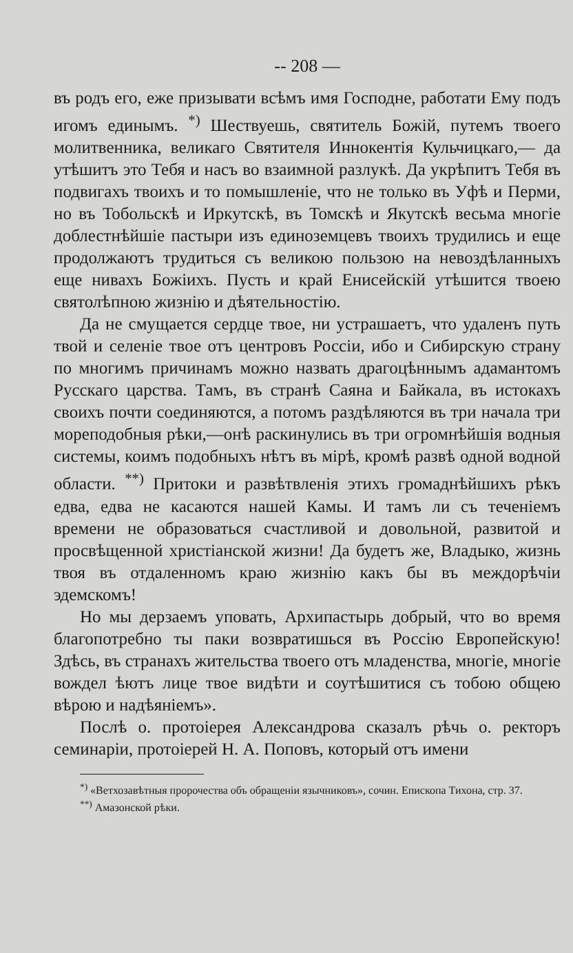-- 208 —
въ родъ его, еже призывати всѣмъ имя Господне, работати Ему подъ игомъ единымъ. <sup>*)</sup> Шествуешь, святитель Божій, путемъ твоего молитвенника, великаго Святителя Иннокентія Кульчицкаго,— да утѣшитъ это Тебя и насъ во взаимной разлукѣ. Да укрѣпитъ Тебя въ подвигахъ твоихъ и то помышленіе, что не только въ Уфѣ и Перми, но въ Тобольскѣ и Иркутскѣ, въ Томскѣ и Якутскѣ весьма многіе доблестнѣйшіе пастыри изъ единоземцевъ твоихъ трудились и еще продолжаютъ трудиться съ великою пользою на невоздѣланныхъ еще нивахъ Божіихъ. Пусть и край Енисейскій утѣшится твоею святолѣпною жизнію и дѣятельностію.
Да не смущается сердце твое, ни устрашаетъ, что удаленъ путь твой и селеніе твое отъ центровъ Россіи, ибо и Сибирскую страну по многимъ причинамъ можно назвать драгоцѣннымъ адамантомъ Русскаго царства. Тамъ, въ странѣ Саяна и Байкала, въ истокахъ своихъ почти соединяются, а потомъ раздѣляются въ три начала три мореподобныя рѣки,—онѣ раскинулись въ три огромнѣйшія водныя системы, коимъ подобныхъ нѣтъ въ мірѣ, кромѣ развѣ одной водной области. <sup>**)</sup> Притоки и развѣтвленія этихъ громаднѣйшихъ рѣкъ едва, едва не касаются нашей Камы. И тамъ ли съ теченіемъ времени не образоваться счастливой и довольной, развитой и просвѣщенной христіанской жизни! Да будетъ же, Владыко, жизнь твоя въ отдаленномъ краю жизнію какъ бы въ междорѣчіи эдемскомъ!
Но мы дерзаемъ уповать, Архипастырь добрый, что во время благопотребно ты паки возвратишься въ Россію Европейскую! Здѣсь, въ странахъ жительства твоего отъ младенства, многіе, многіе вождел ѣютъ лице твое видѣти и соутѣшитися съ тобою общею вѣрою и надѣяніемъ».
Послѣ о. протоіерея Александрова сказалъ рѣчь о. ректоръ семинаріи, протоіерей Н. А. Поповъ, который отъ имени
<sup>*)</sup> «Ветхозавѣтныя пророчества объ обращеніи язычниковъ», сочин. Епископа Тихона, стр. 37.
<sup>**)</sup> Амазонской рѣки.